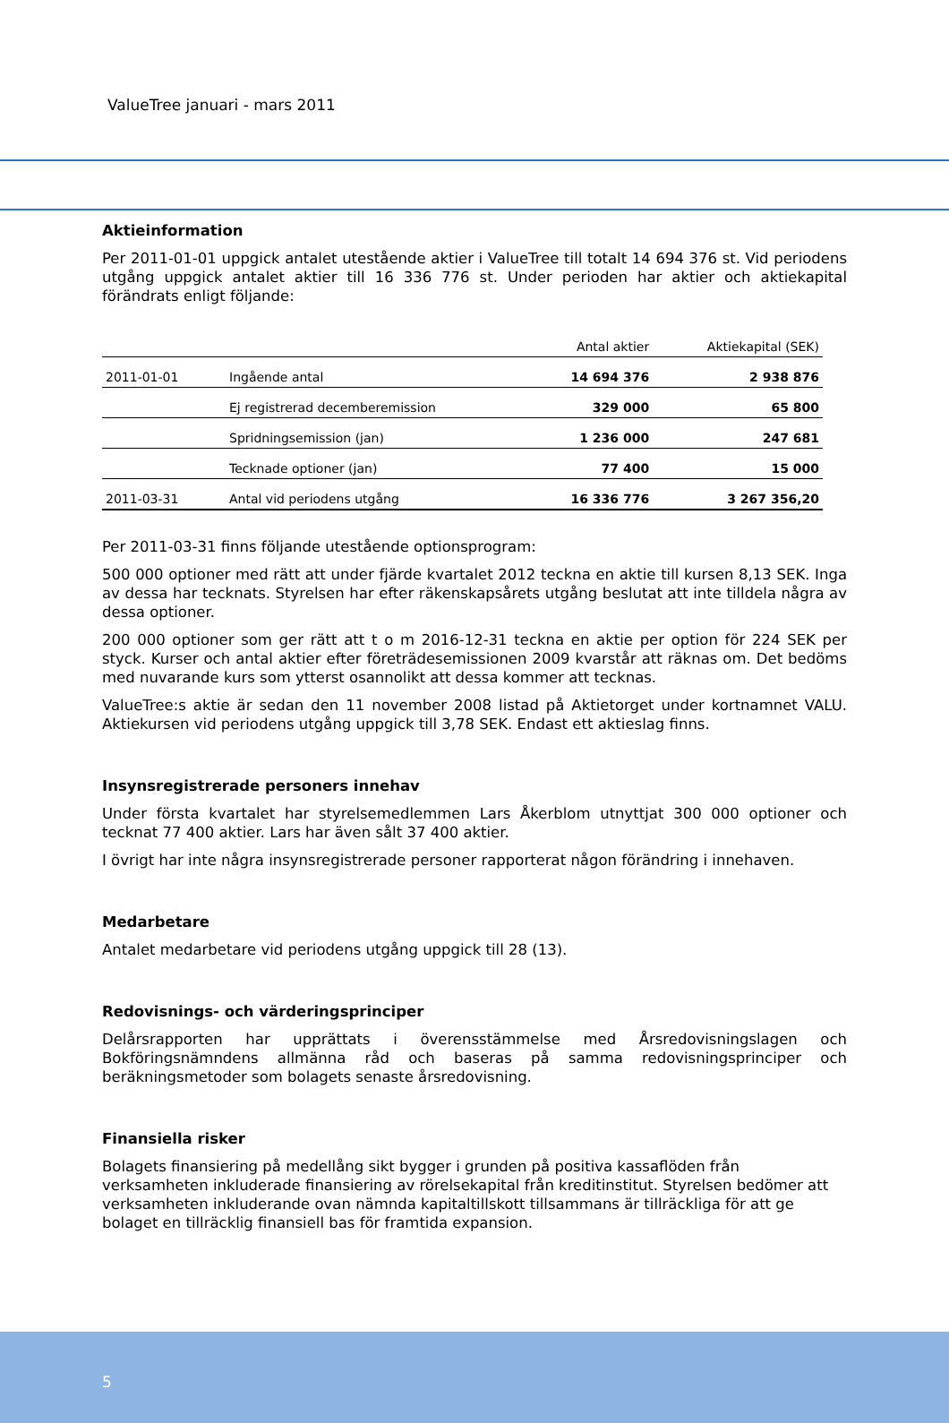ValueTree januari - mars 2011
Aktieinformation
Per 2011-01-01 uppgick antalet utestående aktier i ValueTree till totalt 14 694 376 st. Vid periodens utgång uppgick antalet aktier till 16 336 776 st. Under perioden har aktier och aktiekapital förändrats enligt följande:
| | | Antal aktier | Aktiekapital (SEK) |
| --- | --- | --- | --- |
| 2011-01-01 | Ingående antal | 14 694 376 | 2 938 876 |
| | Ej registrerad decemberemission | 329 000 | 65 800 |
| | Spridningsemission (jan) | 1 236 000 | 247 681 |
| | Tecknade optioner (jan) | 77 400 | 15 000 |
| 2011-03-31 | Antal vid periodens utgång | 16 336 776 | 3 267 356,20 |
Per 2011-03-31 finns följande utestående optionsprogram:
500 000 optioner med rätt att under fjärde kvartalet 2012 teckna en aktie till kursen 8,13 SEK. Inga av dessa har tecknats. Styrelsen har efter räkenskapsårets utgång beslutat att inte tilldela några av dessa optioner.
200 000 optioner som ger rätt att t o m 2016-12-31 teckna en aktie per option för 224 SEK per styck. Kurser och antal aktier efter företrädesemissionen 2009 kvarstår att räknas om. Det bedöms med nuvarande kurs som ytterst osannolikt att dessa kommer att tecknas.
ValueTree:s aktie är sedan den 11 november 2008 listad på Aktietorget under kortnamnet VALU. Aktiekursen vid periodens utgång uppgick till 3,78 SEK. Endast ett aktieslag finns.
Insynsregistrerade personers innehav
Under första kvartalet har styrelsemedlemmen Lars Åkerblom utnyttjat 300 000 optioner och tecknat 77 400 aktier. Lars har även sålt 37 400 aktier.
I övrigt har inte några insynsregistrerade personer rapporterat någon förändring i innehaven.
Medarbetare
Antalet medarbetare vid periodens utgång uppgick till 28 (13).
Redovisnings- och värderingsprinciper
Delårsrapporten har upprättats i överensstämmelse med Årsredovisningslagen och Bokföringsnämndens allmänna råd och baseras på samma redovisningsprinciper och beräkningsmetoder som bolagets senaste årsredovisning.
Finansiella risker
Bolagets finansiering på medellång sikt bygger i grunden på positiva kassaflöden från verksamheten inkluderade finansiering av rörelsekapital från kreditinstitut. Styrelsen bedömer att verksamheten inkluderande ovan nämnda kapitaltillskott tillsammans är tillräckliga för att ge bolaget en tillräcklig finansiell bas för framtida expansion.
5